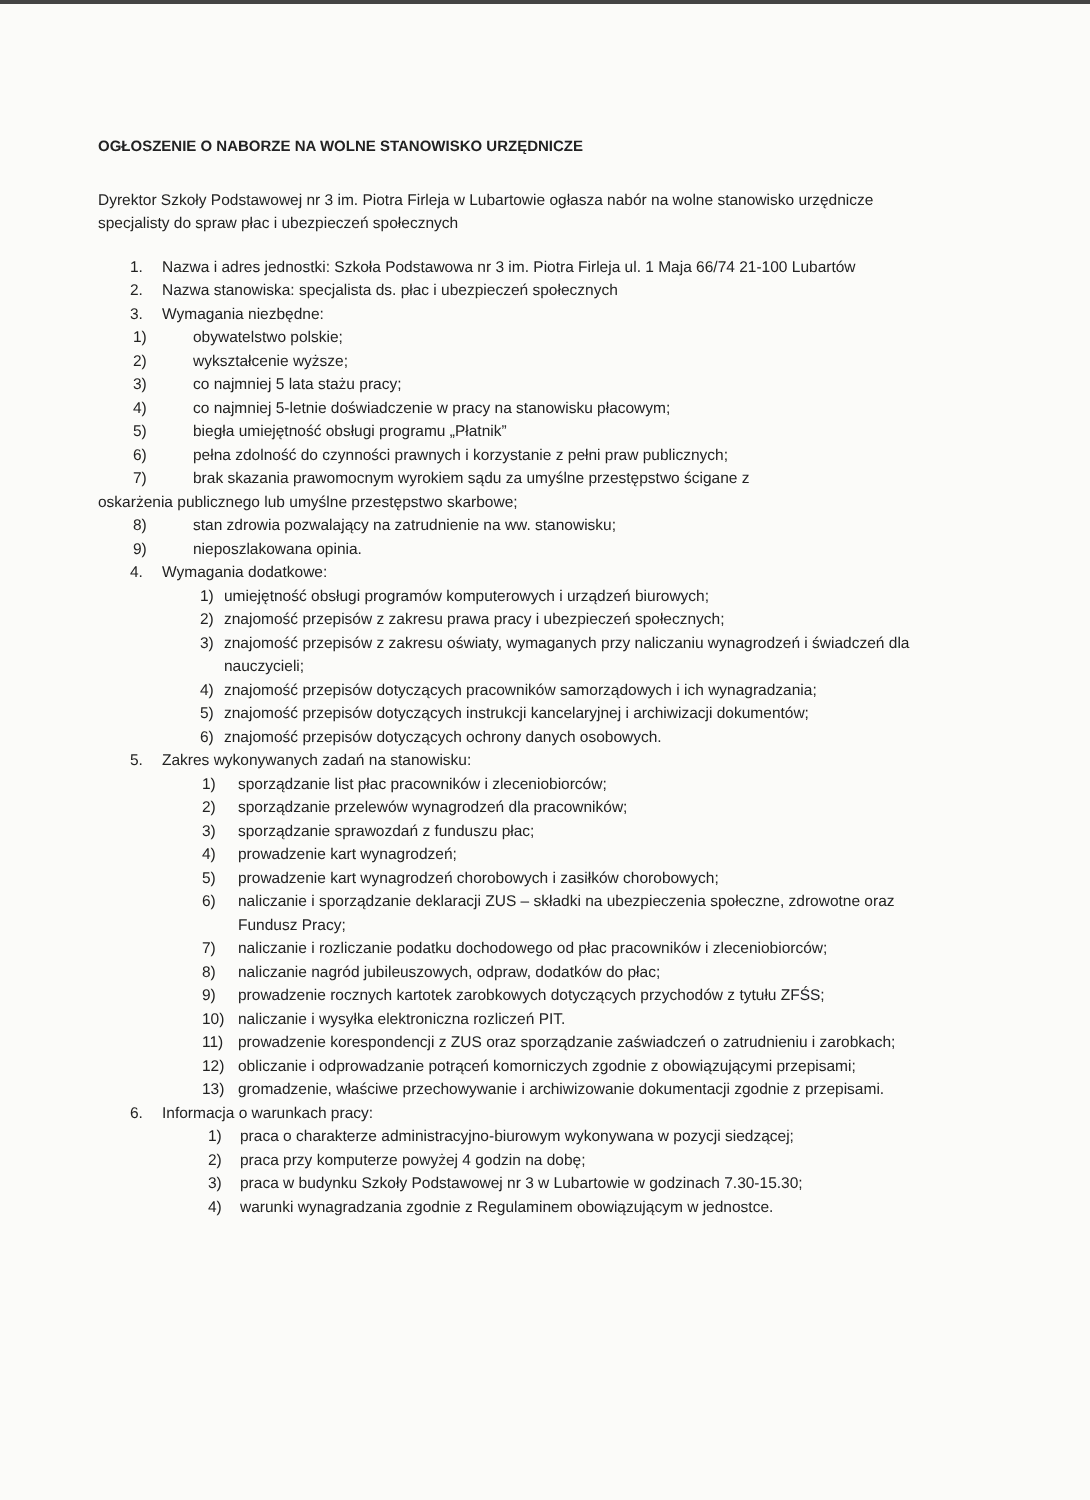OGŁOSZENIE O NABORZE NA WOLNE STANOWISKO URZĘDNICZE
Dyrektor Szkoły Podstawowej nr 3 im. Piotra Firleja w Lubartowie ogłasza nabór na wolne stanowisko urzędnicze specjalisty do spraw płac i ubezpieczeń społecznych
1. Nazwa i adres jednostki: Szkoła Podstawowa nr 3 im. Piotra Firleja ul. 1 Maja 66/74 21-100 Lubartów
2. Nazwa stanowiska: specjalista ds. płac i ubezpieczeń społecznych
3. Wymagania niezbędne:
1) obywatelstwo polskie;
2) wykształcenie wyższe;
3) co najmniej 5 lata stażu pracy;
4) co najmniej 5-letnie doświadczenie w pracy na stanowisku płacowym;
5) biegła umiejętność obsługi programu „Płatnik”
6) pełna zdolność do czynności prawnych i korzystanie z pełni praw publicznych;
7) brak skazania prawomocnym wyrokiem sądu za umyślne przestępstwo ścigane z
oskarżenia publicznego lub umyślne przestępstwo skarbowe;
8) stan zdrowia pozwalający na zatrudnienie na ww. stanowisku;
9) nieposzlakowana opinia.
4. Wymagania dodatkowe:
1) umiejętność obsługi programów komputerowych i urządzeń biurowych;
2) znajomość przepisów z zakresu prawa pracy i ubezpieczeń społecznych;
3) znajomość przepisów z zakresu oświaty, wymaganych przy naliczaniu wynagrodzeń i świadczeń dla nauczycieli;
4) znajomość przepisów dotyczących pracowników samorządowych i ich wynagradzania;
5) znajomość przepisów dotyczących instrukcji kancelaryjnej i archiwizacji dokumentów;
6) znajomość przepisów dotyczących ochrony danych osobowych.
5. Zakres wykonywanych zadań na stanowisku:
1) sporządzanie list płac pracowników i zleceniobiorców;
2) sporządzanie przelewów wynagrodzeń dla pracowników;
3) sporządzanie sprawozdań z funduszu płac;
4) prowadzenie kart wynagrodzeń;
5) prowadzenie kart wynagrodzeń chorobowych i zasiłków chorobowych;
6) naliczanie i sporządzanie deklaracji ZUS – składki na ubezpieczenia społeczne, zdrowotne oraz Fundusz Pracy;
7) naliczanie i rozliczanie podatku dochodowego od płac pracowników i zleceniobiorców;
8) naliczanie nagród jubileuszowych, odpraw, dodatków do płac;
9) prowadzenie rocznych kartotek zarobkowych dotyczących przychodów z tytułu ZFŚS;
10) naliczanie i wysyłka elektroniczna rozliczeń PIT.
11) prowadzenie korespondencji z ZUS oraz sporządzanie zaświadczeń o zatrudnieniu i zarobkach;
12) obliczanie i odprowadzanie potrąceń komorniczych zgodnie z obowiązującymi przepisami;
13) gromadzenie, właściwe przechowywanie i archiwizowanie dokumentacji zgodnie z przepisami.
6. Informacja o warunkach pracy:
1) praca o charakterze administracyjno-biurowym wykonywana w pozycji siedzącej;
2) praca przy komputerze powyżej 4 godzin na dobę;
3) praca w budynku Szkoły Podstawowej nr 3 w Lubartowie w godzinach 7.30-15.30;
4) warunki wynagradzania zgodnie z Regulaminem obowiązującym w jednostce.